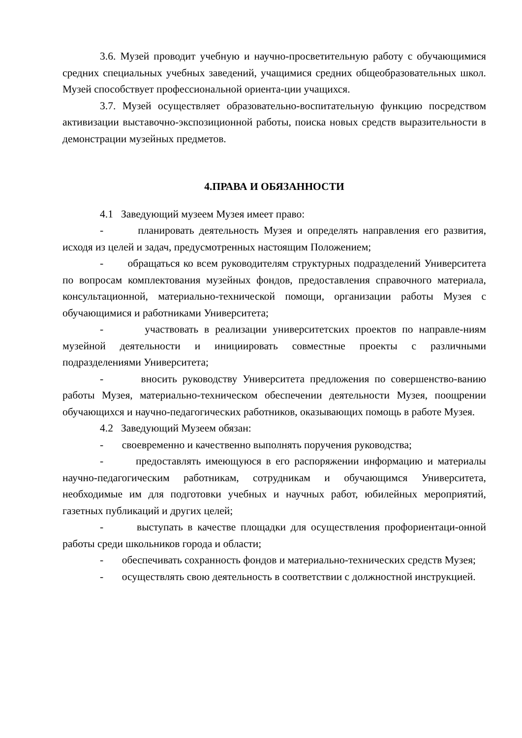3.6. Музей проводит учебную и научно-просветительную работу с обучающимися средних специальных учебных заведений, учащимися средних общеобразовательных школ. Музей способствует профессиональной ориента-ции учащихся.
3.7. Музей осуществляет образовательно-воспитательную функцию посредством активизации выставочно-экспозиционной работы, поиска новых средств выразительности в демонстрации музейных предметов.
4.ПРАВА И ОБЯЗАННОСТИ
4.1 Заведующий музеем Музея имеет право:
- планировать деятельность Музея и определять направления его развития, исходя из целей и задач, предусмотренных настоящим Положением;
- обращаться ко всем руководителям структурных подразделений Университета по вопросам комплектования музейных фондов, предоставления справочного материала, консультационной, материально-технической помощи, организации работы Музея с обучающимися и работниками Университета;
- участвовать в реализации университетских проектов по направле-ниям музейной деятельности и инициировать совместные проекты с различными подразделениями Университета;
- вносить руководству Университета предложения по совершенство-ванию работы Музея, материально-техническом обеспечении деятельности Музея, поощрении обучающихся и научно-педагогических работников, оказывающих помощь в работе Музея.
4.2 Заведующий Музеем обязан:
- своевременно и качественно выполнять поручения руководства;
- предоставлять имеющуюся в его распоряжении информацию и материалы научно-педагогическим работникам, сотрудникам и обучающимся Университета, необходимые им для подготовки учебных и научных работ, юбилейных мероприятий, газетных публикаций и других целей;
- выступать в качестве площадки для осуществления профориентаци-онной работы среди школьников города и области;
- обеспечивать сохранность фондов и материально-технических средств Музея;
- осуществлять свою деятельность в соответствии с должностной инструкцией.